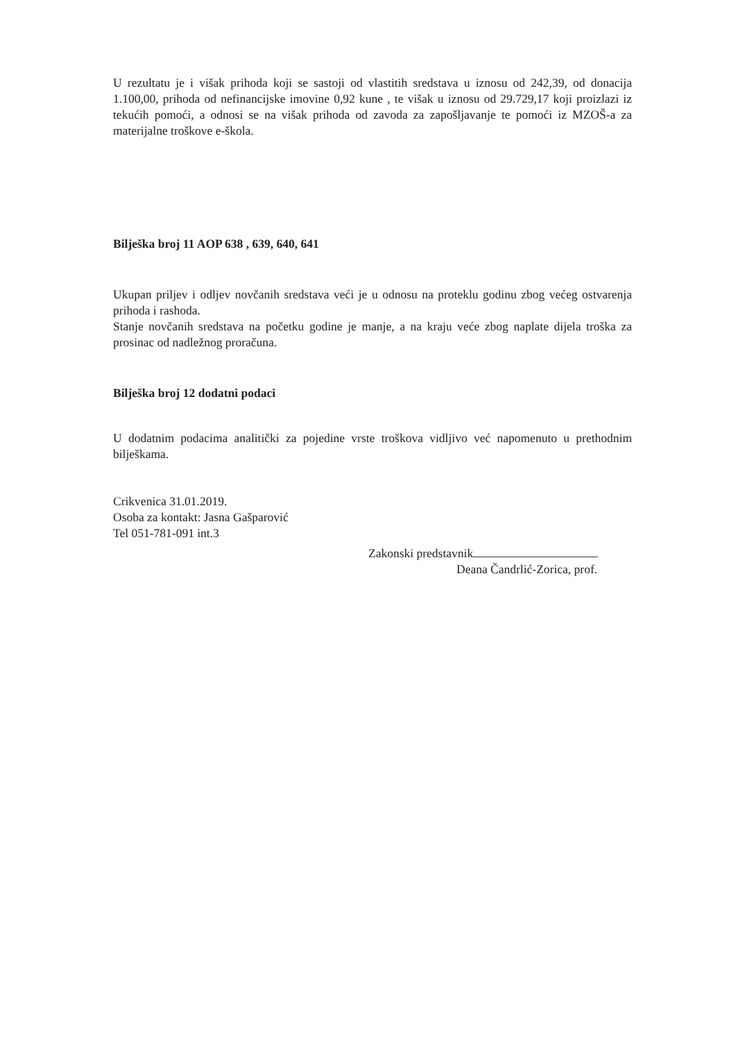U rezultatu je i višak prihoda koji se sastoji od vlastitih sredstava u iznosu od 242,39, od donacija 1.100,00, prihoda od nefinancijske imovine 0,92 kune , te višak u iznosu od 29.729,17 koji proizlazi iz tekućih pomoći, a odnosi se na višak prihoda od zavoda za zapošljavanje te pomoći iz MZOŠ-a za materijalne troškove e-škola.
Bilješka broj 11 AOP 638 , 639, 640, 641
Ukupan priljev i odljev novčanih sredstava veći je u odnosu na proteklu godinu zbog većeg ostvarenja prihoda i rashoda.
Stanje novčanih sredstava na početku godine je manje, a na kraju veće zbog naplate dijela troška za prosinac od nadležnog proračuna.
Bilješka broj 12 dodatni podaci
U dodatnim podacima analitički za pojedine vrste troškova vidljivo već napomenuto u prethodnim bilješkama.
Crikvenica 31.01.2019.
Osoba za kontakt: Jasna Gašparović
Tel 051-781-091 int.3
Zakonski predstavnik
Deana Čandrlić-Zorica, prof.